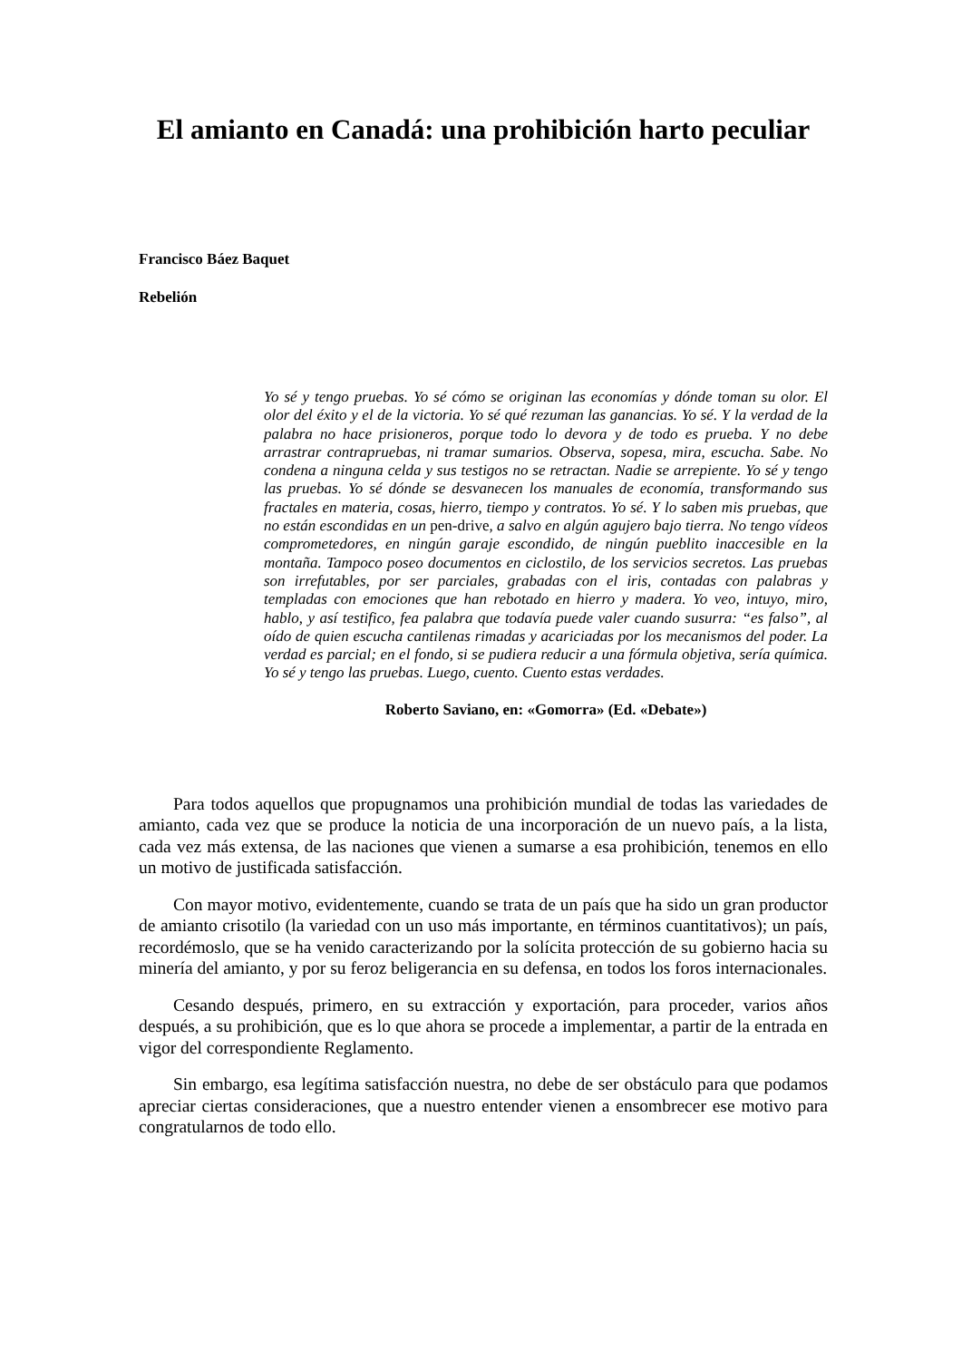El amianto en Canadá: una prohibición harto peculiar
Francisco Báez Baquet
Rebelión
Yo sé y tengo pruebas. Yo sé cómo se originan las economías y dónde toman su olor. El olor del éxito y el de la victoria. Yo sé qué rezuman las ganancias. Yo sé. Y la verdad de la palabra no hace prisioneros, porque todo lo devora y de todo es prueba. Y no debe arrastrar contrapruebas, ni tramar sumarios. Observa, sopesa, mira, escucha. Sabe. No condena a ninguna celda y sus testigos no se retractan. Nadie se arrepiente. Yo sé y tengo las pruebas. Yo sé dónde se desvanecen los manuales de economía, transformando sus fractales en materia, cosas, hierro, tiempo y contratos. Yo sé. Y lo saben mis pruebas, que no están escondidas en un pen-drive, a salvo en algún agujero bajo tierra. No tengo vídeos comprometedores, en ningún garaje escondido, de ningún pueblito inaccesible en la montaña. Tampoco poseo documentos en ciclostilo, de los servicios secretos. Las pruebas son irrefutables, por ser parciales, grabadas con el iris, contadas con palabras y templadas con emociones que han rebotado en hierro y madera. Yo veo, intuyo, miro, hablo, y así testifico, fea palabra que todavía puede valer cuando susurra: “es falso”, al oído de quien escucha cantilenas rimadas y acariciadas por los mecanismos del poder. La verdad es parcial; en el fondo, si se pudiera reducir a una fórmula objetiva, sería química. Yo sé y tengo las pruebas. Luego, cuento. Cuento estas verdades.
Roberto Saviano, en: «Gomorra» (Ed. «Debate»)
Para todos aquellos que propugnamos una prohibición mundial de todas las variedades de amianto, cada vez que se produce la noticia de una incorporación de un nuevo país, a la lista, cada vez más extensa, de las naciones que vienen a sumarse a esa prohibición, tenemos en ello un motivo de justificada satisfacción.
Con mayor motivo, evidentemente, cuando se trata de un país que ha sido un gran productor de amianto crisotilo (la variedad con un uso más importante, en términos cuantitativos); un país, recordémoslo, que se ha venido caracterizando por la solícita protección de su gobierno hacia su minería del amianto, y por su feroz beligerancia en su defensa, en todos los foros internacionales.
Cesando después, primero, en su extracción y exportación, para proceder, varios años después, a su prohibición, que es lo que ahora se procede a implementar, a partir de la entrada en vigor del correspondiente Reglamento.
Sin embargo, esa legítima satisfacción nuestra, no debe de ser obstáculo para que podamos apreciar ciertas consideraciones, que a nuestro entender vienen a ensombrecer ese motivo para congratularnos de todo ello.